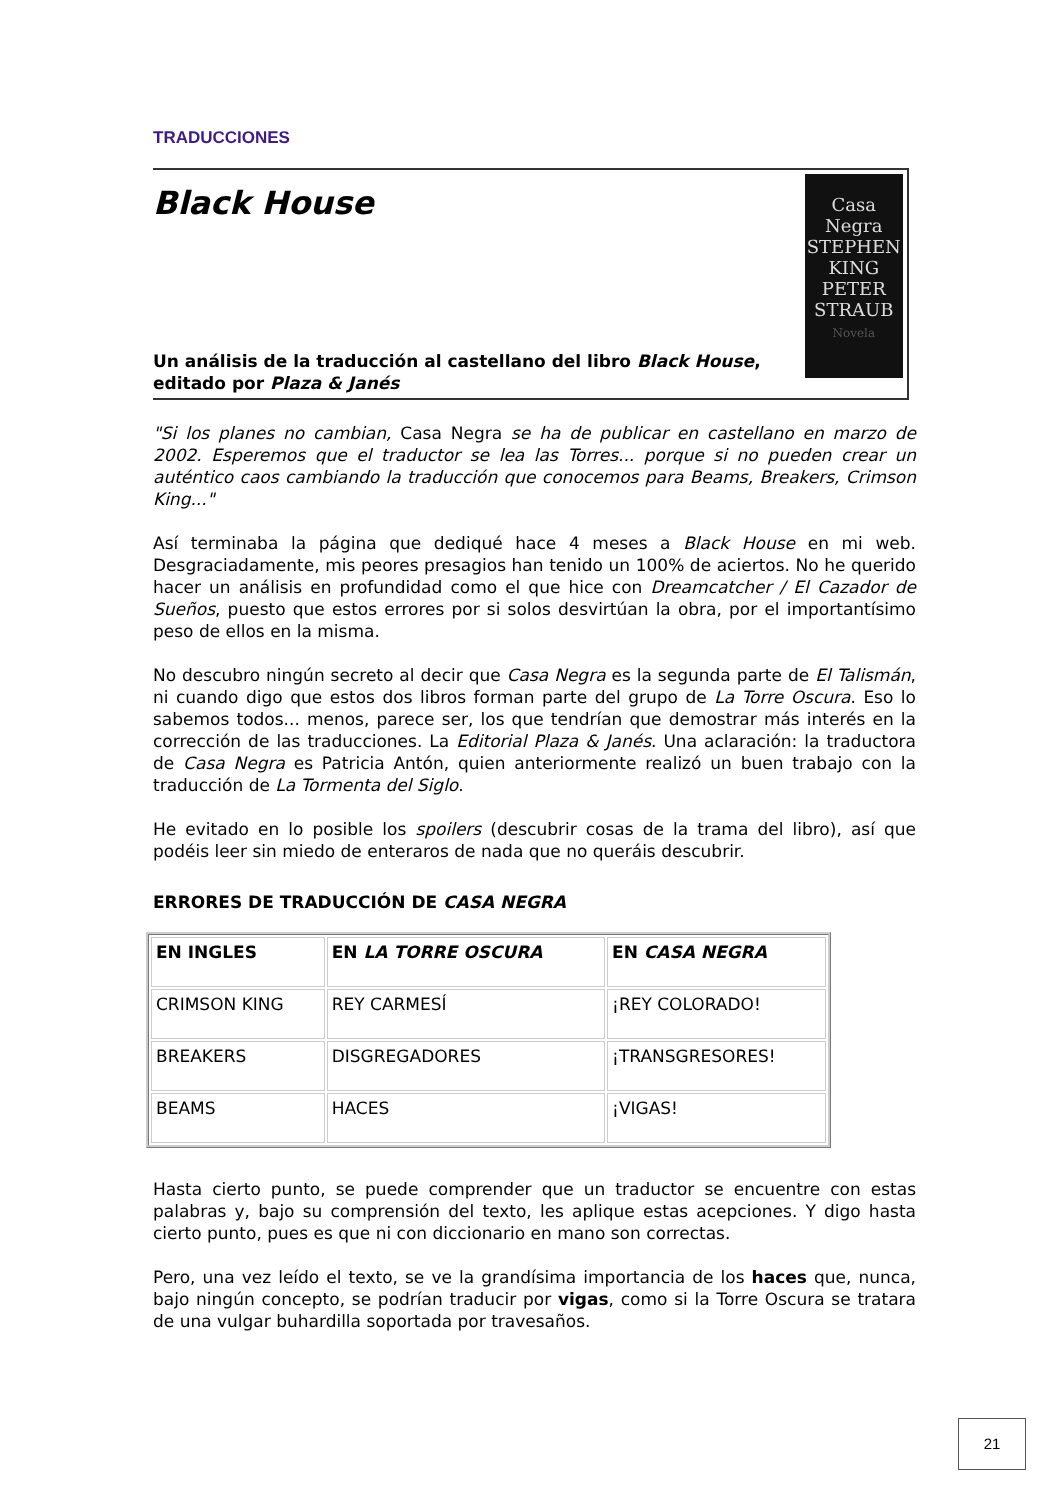TRADUCCIONES
Black House
Un análisis de la traducción al castellano del libro Black House, editado por Plaza & Janés
Casa
Negra
STEPHEN
KING
PETER
STRAUB
Novela
"Si los planes no cambian, Casa Negra se ha de publicar en castellano en marzo de 2002. Esperemos que el traductor se lea las Torres... porque si no pueden crear un auténtico caos cambiando la traducción que conocemos para Beams, Breakers, Crimson King..."
Así terminaba la página que dediqué hace 4 meses a Black House en mi web. Desgraciadamente, mis peores presagios han tenido un 100% de aciertos. No he querido hacer un análisis en profundidad como el que hice con Dreamcatcher / El Cazador de Sueños, puesto que estos errores por si solos desvirtúan la obra, por el importantísimo peso de ellos en la misma.
No descubro ningún secreto al decir que Casa Negra es la segunda parte de El Talismán, ni cuando digo que estos dos libros forman parte del grupo de La Torre Oscura. Eso lo sabemos todos... menos, parece ser, los que tendrían que demostrar más interés en la corrección de las traducciones. La Editorial Plaza & Janés. Una aclaración: la traductora de Casa Negra es Patricia Antón, quien anteriormente realizó un buen trabajo con la traducción de La Tormenta del Siglo.
He evitado en lo posible los spoilers (descubrir cosas de la trama del libro), así que podéis leer sin miedo de enteraros de nada que no queráis descubrir.
ERRORES DE TRADUCCIÓN DE CASA NEGRA
| EN INGLES | EN LA TORRE OSCURA | EN CASA NEGRA |
| --- | --- | --- |
| CRIMSON KING | REY CARMESÍ | ¡REY COLORADO! |
| BREAKERS | DISGREGADORES | ¡TRANSGRESORES! |
| BEAMS | HACES | ¡VIGAS! |
Hasta cierto punto, se puede comprender que un traductor se encuentre con estas palabras y, bajo su comprensión del texto, les aplique estas acepciones. Y digo hasta cierto punto, pues es que ni con diccionario en mano son correctas.
Pero, una vez leído el texto, se ve la grandísima importancia de los haces que, nunca, bajo ningún concepto, se podrían traducir por vigas, como si la Torre Oscura se tratara de una vulgar buhardilla soportada por travesaños.
21